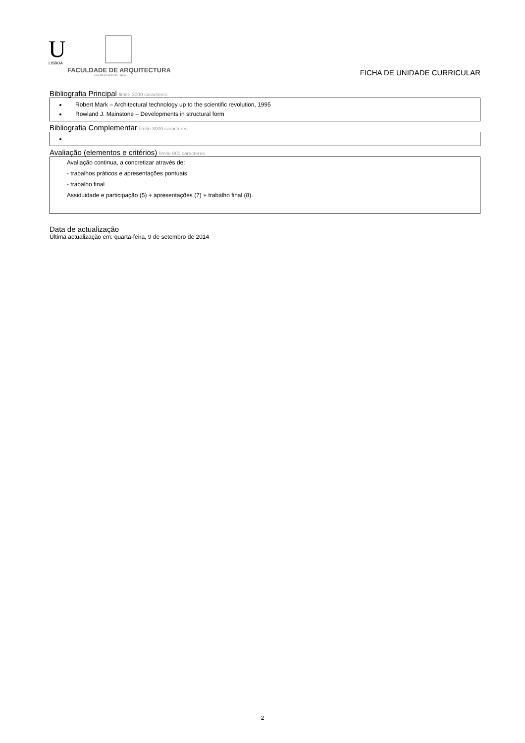U
LISBOA
FACULDADE DE ARQUITECTURA
UNIVERSIDADE DE LISBOA
FICHA DE UNIDADE CURRICULAR
Bibliografia Principal limite 3000 caracteres
Robert Mark – Architectural technology up to the scientific revolution, 1995
Rowland J. Mainstone – Developments in structural form
Bibliografia Complementar limite 3000 caracteres
Avaliação (elementos e critérios) limite 900 caracteres
Avaliação continua, a concretizar através de:
- trabalhos práticos e apresentações pontuais
- trabalho final
Assiduidade e participação (5) + apresentações (7) + trabalho final (8).
Data de actualização
Última actualização em: quarta-feira, 9 de setembro de 2014
2